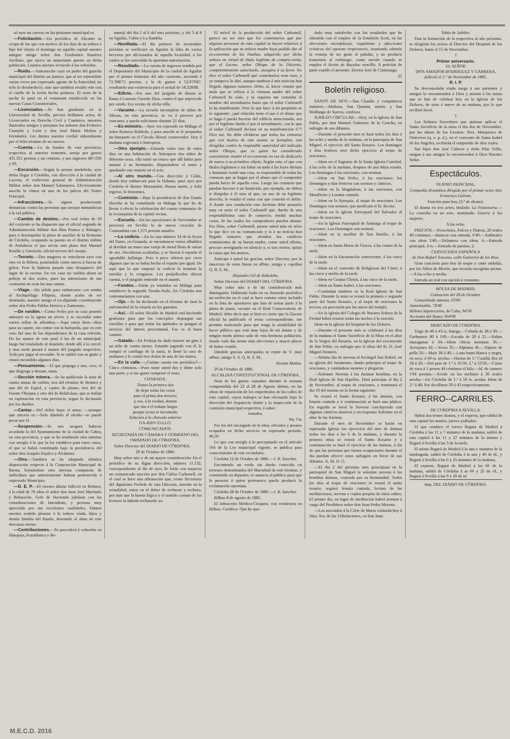só ayer un carrero en las prisiones municipal es.
—Felicitación.—Un periódico de Alicante se ocupa de las que con motivo de los dias de su señora é hijo fué objeto el domingo en aquella capital nuestro antiguo amigo señor don Teodomiro Ramirez Arellano, que ejerce un importante puesto en dicha población. Unimos nuestro recuerdo á los referidos.
—Ruido.—Anteanoche cayó en poder del guardia municipal del distrito un jumera, que al ser reprendido varias veces por expresado agente de la Autoridad, no solo lo desobedeció, sino que tambien resultó este con el cuello de la levita hecho pedazos. El resto de la noche lo pasó en el restaurant establecido en las nuevas Casas Consistoriales.
—Licenciados.—Se han graduado en la Universidad de Sevilla, prévios brillantes actos, de Licenciados en Derecho Civil y Canónico, nuestros ilustrados amigos y paisanos los señores don Federico Castejón y León y don José María Molina y Fernández. Les damos nuestra cordial enhorabuena por el feliz término de su carrera.
—Cuenta.—La de fondos de esta provincia, respectiva al anterior semestre, arroja por gastos 431.351 pesetas y un céntimo, y por ingresos 487.036 y 93.
—Excursión.—Según la prensa madrileña, ayer debia llegar á Córdoba, con dirección á la ciudad de Lucena, el exdirector general de Administración Militar señor don Manuel Salamanca. Efectivamente anoche lo vimos en uno de los palcos del Teatro Principal.
—Infracciones.—Se siguen produciendo denuncias contra las personas que arrojan inmundicias á la viá pública.
—Cambio de destino.—Por real órden de 19 del corriente se ha dispuesto que el oficial segundo de Administración Militar don Blas Franco y Almagro, pase á desempeñar la plaza de auxiliar de la Remonta de Córdoba, ocupando su puesto en el distrito militar de Andalucía el que servía esta plaza don Manuel Rosillo y Gavarrón, oficial tercero del cuerpo.
—Terceto.—Dos mugeres se enredaron ayer con otra en la Ribera, poniéndola como nueva á fuerza de gritos. Peor lo hubiera pasado sino desaparece del lugar de la escena. En ese caso no valdria ahora su pellejo ni dos reales, pues las intenciones de sus contrarias no eran las mas santas.
—Viage.—Ha salido para embarcarse con rumbo al Archipiélago Filipino, donde acaba de ser destinado, nuestro amigo el ex-diputado constituyente señor don Pedro Pablos Herrera y Zamorano.
—De rondón.—Como Pedro por su casa penetró anteayer en la agena un jóven, y se escondió entre varios rollos de alfombra.—Aqui estoy bien—diria para su capote, sin contar con la huéspeda, que en este caso fué uno de los dependientes de la casa referida. De las manos de este pasó á las de un municipal; luego fué trasladado al depósito; desde allí á la carcel; y mas tarde pasará á manos del juzgado respectivo. Todo por jugar al esconder. Si se saldrá con su gusto y estará escondido algunos dias.
—Pensamiento.—El que propaga y une, crea; el que disgrega y desune, mata.
—Sección minera.—Se ha publicado la nota de cuatro minas de carbón, tres del término de Belmez y una del de Espiel, y cuatro de plomo, tres del de Fuente Obejuna y otra del de Belalcázar, que se hallan en esplotación en esta provincia, segun lo declarado por los dueños.
—Cantar.—Del delito huye el amor, —siempre que sincero es.—Solo dándolo al olvido—se puede pecar por él.
—Suspensión.—Se nos asegura haberse acordado la del Ayuntamiento de la ciudad de Cabra, en esta provincia, y que se ha nombrado otro interino con arreglo á lo que la ley establece para estos casos, el que se habrá constituido bajo la presidencia del señor don Joaquin Zejalvo y Alcántara.
—Otra.—Tambien se ha adoptado idéntica disposición respecto á la Corporación Municipal de Baena, formándose otra interina compuesta de individuos que anteriormente habian pertenecido á expresado Municipio.
—D. E. P.—El viernes último falleció en Belmez, á la edad de 78 años el señor don Juan José Machado y Bebarache, Gefe de Hacienda jubilado con las consideraciones de Intendente, y persona muy apreciada por sus excelentes cualidades. Damos nuestro sentido pésame á la señora viuda, hijos y demás familia del finado, deseando al alma de este descanso eterno.
—Contribuciones.—Se procederá á cobrarlas en Hinojosa, Pozoblanco y Be-
namejí del dia 1 al 6 del mes próximo, y del 3 al 8 en Aguilar, Cabra y La Rambla.
—Novillada.—El dia primero de noviembre próximo se verificará en Aguilar la lidia de varios becerros por aficionados de aquella localidad, á los cuales se ha concedido la oportuna autorización.
—Resultado.—La cuenta de ingresos rendida por el Depositario del Municipio de la ciudad de Aguilar por el primer trimestre del año corriente, asciende á 71.308'75 pesetas, y la de gastos á 52.979'87, resultando una existencia para el actual de 18.328'88.
—Edicto.—Por uno del juzgado de Baena se llama á Lorenzo Garrido Dios, contra el que seprocede por estafa. Era vecino de dicha villa.
—Vacante.—La escuela incompleta de niños de Sileras, en esta provincia, se va á proveer por concurso, y puede solicitarse durante 21 dias.
—Ex-ministro.—Ayer era esperado en Málaga el señor Romero Robledo, y para anoche se le preparaba un banquete en el Círculo liberal conservador. Hoy ó mañana regresará á Antequera.
—Otro ejemplo.—Estando solos uno de estos dias en una habitación de Antequera dos niños de diferente sexo, ella tomó un retaco que allí habia para asustar á su hermanito, disparándose el arma y quedando este muerto en el acto.
—Al otro mundo.—Con dirección á Cádiz, donde hoy embarcará para la Habana, pasó ayer por Córdoba el diestro Mazzantini. Buena suerte, y feliz regreso, le deseamos.
—Comisión.—Bajo la presidencia de don Tomás Heredia se ha constituido en Málaga la que ha de llevar á efecto la celebración del cuarto centenario de la reconquista de la capital vecina.
—Escuela.—En las oposiciones de Noviembre se proveerá en Sevilla la de nueva creación de Constantina con 1,375 pesetas anuales.
—La codicia.—En la casa número 34 de la Acera del Darro, en Granada, se encontraron varios albañiles al derribar un muro una vasija de metal llena de onzas de oro. Decidieron ocultarlas, y se fueron á repartir el agradable hallazgo. Pero á poco riñeron por creer algunos que no se habia hecho el reparto por igual. De aquí que lo que empezó la codicia lo terminó la envidia y la venganza. Los perjudicados dieron cuenta, y el juzgado entiende en el asunto.
—Fondos.—Están ya reunidos en Málaga para establecer la segunda Tienda-Asilo. En Córdoba nos contentaríamos con una.
—Ojo.—Se ha declarado en el término de Jaen la enfermedad de la viruela en los ganados.
—Así.—El señor Alcalde de Madrid está haciendo gestiones para que los concejales depongan sus rencillas y para que todas las aptitudes se pongan al servicio del interés procomunal. Ese es el buen camino.
—Gatada.—En Pedraja ha dado muerte un gato á un niño de cuatro meses. Estando jugando con él, le rompió el cartílago de la nariz, le llenó la cara de arañazos y le comió tres dedos de una de las manos.
—En la calle.—¿Cuánto cuesta ese periódico?—Cinco céntimos.—Pues tome usted dos y déme solo una parte, y si me gusta compraré el resto.
CHARADA.
Tienes la primera dos
de dejar todas las cosas
para el prima dos tercera;
y eso, á la verdad, denota
que das á el trabajo largas
porque acaso te incomoda.
Solución á la charada anterior
GA-RRO-TI-LLO.
COMUNICADOS.
SECRETARÍA DE CÁMARA Y GOBIERNO DEL OBISPADO DE CÓRDOBA.
Señor Director del DIARIO DE CÓRDOBA.
29 de Octubre de 1886.
Muy señor mio y de mi mayor consideración: En el periódico de su digna dirección, número 11.132, correspondiente al dia de ayer, he leido con sorpresa un comunicado suscrito por don Cárlos Carbonell, en el cual se hace una afirmación que, como Secretario del dignísimo Prelado de esta Diócesis, ausente en la actualidad, estoy en el deber de rechazar y rechazo, por más que la buena lógica y el sentido comun de los lectores la habrán rechazado ya.
El móvil de la producción del señor Carbonell, parece no ser otro que los comentarios que por algunas personas de esta capital se hacen relativos á la aplicación que su señora madre haya podido dar al ex-convento de las Dueñas, adquirido por dicha señora en virtud de título legítimo de compra-venta, que el Excmo. señor Obispo de la Diócesis, competentemente autorizado, otorgára á su favor. No dice el señor Carbonell qué comentarios sean esos, y yo tampoco lo diré, aunque tambien á mis noticias han llegado algunos rumores. Debo, sí, hacer constar que nada que se refiera á la virtuosa madre del señor Carbonell he oido, y ni siquiera me constaba el nombre del arrendatario hasta que el señor Carbonell lo ha manifestado. Pero lo que hace á mi propósito es lo siguiente: ¿qué relación tiene el uso ó el abuso que se haga ó pueda hacerse del edificio mencionado, sea por el legítimo dueño ó por el arrendatario, con lo que el señor Carbonell declara en su manifestación 6.ª? Dice así: No debe olvidarse que todas las censuras que con motivo de este asunto se formulen, van dirigidas contra la respetable autoridad del indicado señor Obispo, que es quien ha considerado conveniente vender el ex-convento en vez de dedicarlo de nuevo á su primitivo objeto. Según esto, el que con títulos legítimos y sin faltar en nada á las leyes divinas y humanas vende una cosa, es responsable de todas las censuras que se hagan por el abuso que el comprador pueda hacer de aquella cosa. Luego las censuras que puedan hacerse á un homicida, por ejemplo, no deben ir dirigidas á él sino al que, en uso de su legítimo derecho, le vendió el arma con que cometió el delito. A donde nos conduciría esta doctrina debe pensarlo muy en serio el señor Carbonell que, dueño de una respetabilísima casa de comercio, tendrá muchas cosas, de las cuales los compradores pueden abusar. Por Dios, señor Carbonell, piense usted más en sério lo que dice en su comunicado y si á su noticia han llegado rumores que ofenden los católicos sentimientos de su buena madre, como usted afirma, procure averiguarlo en silencio y, si son ciertos, quitar la causa que los motiva.
Anticipa á usted las gracias, señor Director, por la insercion de estas líneas su affmo. amigo y capellan Q. B. S. M.,
Alejandro Gil de Reboleño.
Señor Director del DIARIO DEL CÓRDOBA.
Muy señor mio y de mi consideración más dintinguida: Habiendo leido en su ilustrado periódico un sueltecito en el cual se hace constar estoy incluido en la lista de opositores que han de tomar parte á la plaza de piano, vacante en el Real Conservatorio de Madrid; debo decir que si bien es cierto que la Gaceta oficial ha publicado el aviso correspondiente, me permito molestarle para que tenga la amabilidad de hacer público que está muy lejos de mi ánimo y de ningún modo pienso salir de esta hermosa población, donde cada dia siento más afecciones y mayor placer de haber venido.
Dándole gracias anticipadas se repite de V. muy affmo. amigo S. S. Q. B. S. M.,
Vicente Mañas.
29 de Octubre de 1886.
ALCALDIA CONSTITUCIONAL DE CÓRDOBA.
Nota de los gastos causados durante la semana comprendida del 23 al 28 de Agosto último, en las obras de reparación de los empedrados de las calles de esta capital, cuyos trabajos se han efectuado bajo la dirección del Arquitecto titular y la inspección de la comisión municipal respectiva, á saber:
Jornales.
Pts. Cts
Por los del encargado de la obra, oficiales y peones ocupados en dicho servicio en espresado periodo. 46,50
Lo que con arreglo á lo preceptuado en el artículo 166 de la Ley municipal vigente, se publica para conocimiento de este vecindario.
Córdoba 12 de Octubre de 1886.—J. R. Sanchez.
Encontrado un cerdo sin dueño conocido en terrenos denominados del Marrubial de este término, y constituido en deposito, se anuncia al público para que la persona á quien pertenezca pueda producir la reclamación oportuna.
Córdoba 28 de Octubre de 1886.—J. R. Sanchez.
Bilbao 8 de agosto de 1885.
El infrascrito Médico-Cirujano, con residencia en Bilbao. Certifico: Que he que-
dado muy satisfecho con los resultados que he obtenido con el empleo de la Emulsión Scott, en las afecciones escrofulosas, raquitismo y afecciones crónicas del aparato respiratorio, reuniendo además la ventaja de ser grato al paladar, y no producir trastornos al estómago, como sucede cuando se emplea el Aceite de Bacalao sencillo. A petición de parte expido el presente. Doctor José de Camiruaga.
25
Boletín religioso.
SANTO DE HOY.—San Claudio y compañeros mártires.—Mañana, San Quintin, mártir, y San Wolfango de Suevia, confesor.
JUBILEO CIRCULAR.—Hoy, en la Iglesia de San Pablo, por don Manuel Gutierrez de la Concha, en sufragio de sus difuntos.
—Durante el presente mes se hará todos los dias á las ocho y media de la mañana, en la parroquia de San Miguel, el ejercicio del Santo Rosario. Los domingos y dias festivos será dicho ejercicio al toque de oraciones.
—Idem en el Sagrario de la Santa Iglesia Catedral, á las ocho de la mañana, despues de una Misa rezada. Los domingos á las oraciones, con sermon.
—Idem en San Pedro, á las oraciones: los Domingos y dias festivos con sermon y cánticos.
—Idem en la Magdalena, á las oraciones, con Manifiesto y Letanía cantada.
—Idem en la Ajerquía, al toque de oraciones. Los Domingos con sermon, que predicará el Sr. Rector.
—Idem en la iglesia Parroquial del Salvador al toque de oraciones.
—En la Iglesia Parroquial de Santiago al toque de oraciones. Los Domingos con sermon.
—Idem en la auxiliar de San Basilio, á las oraciones.
—Idem en Santa Maria de Gracia, á las cuatro de la tarde.
—Idem en la Encarnación cisterciense, á las cinco de la tarde.
—Idem en el convento de Religiosas del Cister, á las cinco y media de la tarde.
—Idem en Corpus Christi, á las cinco de la tarde.
—Idem en Santa Isabel, á las oraciones.
—Continúan tambien en la Real Iglesia de San Pablo. Durante la misa se rezará la primera y segunda parte del Santo Rosario, y al toque de oraciones la tercera, en procesión por las naves del templo.
—En la Iglesia del Colegio de Nuestra Señora de la Piedad habrá rosario todas las noches á la oración.
Idem en la iglesia del hospital de los Dolores.
—Durante el presente més se celebrará á las diez de la mañana el Santo Sacrificio de la Misa en el altar de la Virgen del Rosario, en la Iglesia del exconvento de San Pablo, en sufragio por el alma del Sr. D. José Miguel Henares.
—Sétimo dia de novena al Arcángel San Rafael, en su iglesia del Juramento, dando principio al toque de oraciones, y cantándose motetes y plegarias.
—Solemne Novena á las Animas benditas, en la Real Iglesia de San Hipólito. Dará principio el dia 2 de Noviembre, al toque de oraciones, y terminará el dia 10 del mismo en la forma siguiente:
Se rezará el Santo Rosario, á las ánimas, con letanía cantada y á continuación se hará una plática. En seguida se leerá la Novena concluyendo con algunos cánticos alusivos y un responso Solemne en el altar de las Animas.
Durante el mes de Noviembre se harán en espresada Iglesia los ejercicios del mes de ánimas todos los dias á las 6 de la mañana, y durante la primera misa se rezará el Santo Rosario y á continuación se hará el ejercicio de las ánimas, á fin de que las personas que tienen ocupaciones durante el dia puedan ofrecer estos sufragios en favor de sus difuntos. A. M. D. G.
—El dia 2 del próximo mes principiará en la parroquial de San Miguel la solemne novena á las benditas ánimas, costeada por su hermandad. Todos los dias al toque de oraciones se rezará el santo rosario, seguirá letanía cantada, lectura de las meditaciones, novena y coplas propias de estos cultos. El primer dia, en lugar de meditación habrá sermon á cargo del Presbítero señor don Juan Pedro Moreno.
—Los asociados á la Córte de Maria visitarán hoy á Ntra. Sra. de las Tribulaciones, en San Juan.
Tabla de Jubileo.
Para la formación de la respectiva al año próximo, se dirigirán los avisos al Director del Hospital de los Dolores, hasta el 15 de Noviembre.
†
Primer aniversario.
EL SEÑOR
DON AMADOR RODRIGUEZ Y GABRERA,
falleció el 1.º de Noviembre de 1885.
R. I. P.
Su desconsolada viuda ruega á sus parientes y amigos lo encomienden á Dios y asistan á las misas que se han de celebrar hoy en la Iglesia de los Dolores, de siete á nueve de su mañana, por lo que recibirá favor.
†
Los Señores Sacerdotes que quieran aplicar el Santo Sacrificio de la misa el dia dos de Noviembre, por las almas de los Excmos. Sres. Marqueses de Ontiveros (q. e. p. d.), en el convento de Santa Isabel de los Angeles, recibirán el estipendio de diez reales.
Sus hijos don José Cabrera y doña Pilar Trillo, ruegan á sus amigos lo encomienden á Dios Nuestro Señor.
Espectáculos.
TEATRO PRINCIPAL.
Compañía dramática dirigida por el primer actor don Francisco Galvan.
Función para hoy, (3.ª de abono).
El drama en tres actos, titulado: La Pasionaria.—La comedia en un acto, nominada: Guerra á las mujeres.
A las ocho.
PRECIOS.—Proscénios, Palcos y Plateas, 20 reales 40 céntimos.—Butacas con entrada, 6'40.—Anfiteatro con idem 5'40.—Delantera con idem, 4.—Entrada principal, 4 rs.—Entrada de paraiso, 2.
CERVECERIA ESPAÑOLA
de Don Rafael Toscano, calle Gutierrez de los Rios.
Gran concierto para hoy de toque y cante andalúz, por los Niños de Morón, que tocarán escogidas piezas.—A las ocho y media.
Entrada un real con opción á consumo.
BOLSA DE MADRID.
Cotización del 28 de Octubre.
Consolidado interior, 63'00
Amortizable, 78'40
Billetes hipotecarios, de Cuba, 94'50
Acciones del Banco 364'00
MERCADO DE CORDOBA.
Trigo de 40 á 43 rs. fanega.—Cebada de 28 á 30.—Garbanzos 80 á 160.—Escaña de 20 á 21.—Habas mazaganas á 34.—Idem chicas morunas 36.—Arvejones 42.—Yeros 35.—Alpiston 46.—Alpiste de pella 50.—Maiz 38 á 40.—Lana basta blanca y negra, en seco, á 60 rs. arroba.—Harina de 1.ª Castilla flor id 18 á 20.—Del pais de 1.ª á 16'50; 2.ª á 15'50.—Carne de vaca á 1 peseta 44 céntimos el kilo.—Id. de carnero 1'04 pesetas.—Aceite en los molinos á 36 reales arroba.—En Córdoba de 1.ª á 50 rs. arroba. Idem de 2.ª á 48; Por decálitros 39 á 43 respectivamente.
FERRO--CARRILES.
DE CORDOBA A SEVILLA.
Habrá dos trenes diarios, y el express, que saldrá de esta capital los martes, jueves ysábados.
El que conduce el correo llegará de Madrid á Córdoba á las 11 y 7 minutos de la mañana, saldrá de esta capital á las 11 y 27 minutos de la misma y llegará á Sevilla á las 3 de la tarde.
El mixto llegará de Madrid á la una y minutos de la madrugada, saldrá de Córdoba á la una y 46 de id., y llegará á Sevilla á las 6 y 25 minutos de la mañana.
El express, llegará de Madrid á las 66 de la mañana, saldrá de Córdoba á as 66 y 25 de id., y llegará á Sevilla á las 9 y 20 de id.
Imp. DEL DIARIO DE CÓRDOBA.
M.E.C.D. 2016